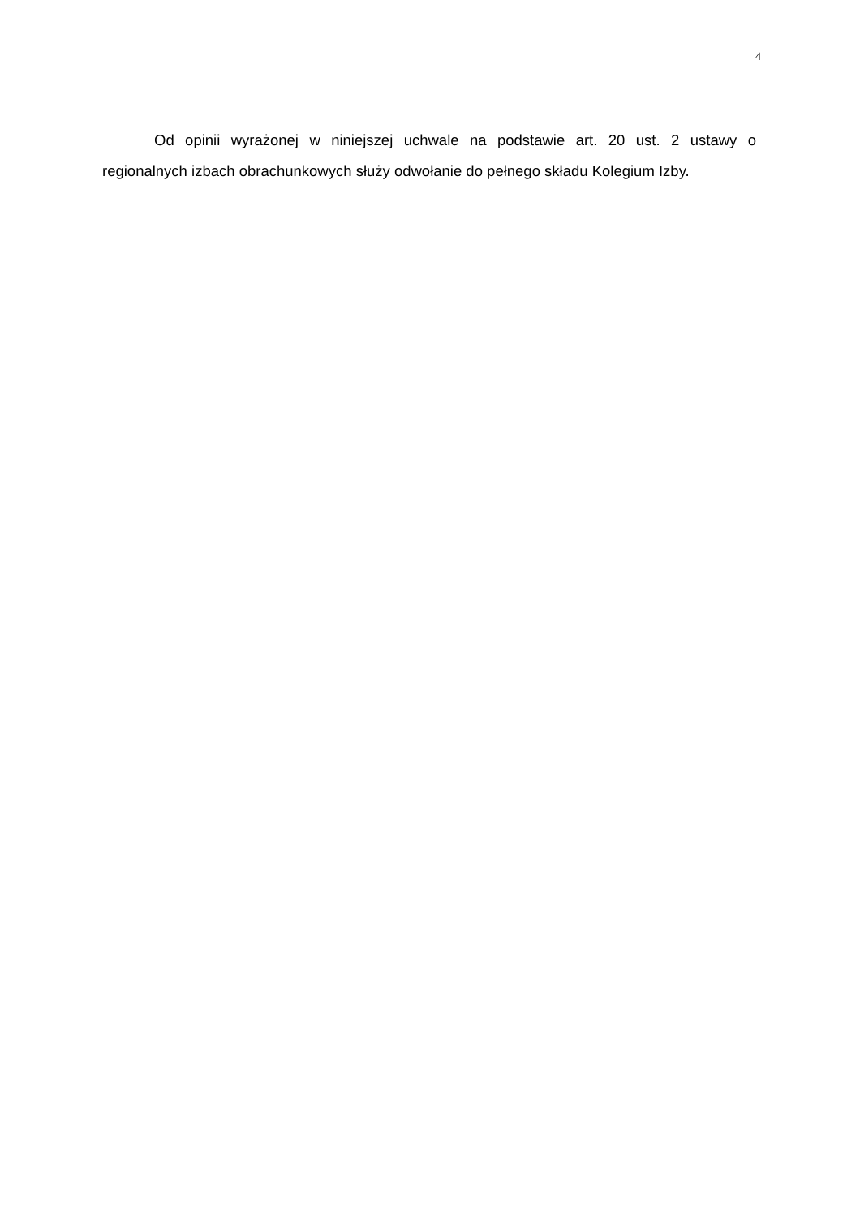4
Od opinii wyrażonej w niniejszej uchwale na podstawie art. 20 ust. 2 ustawy o regionalnych izbach obrachunkowych służy odwołanie do pełnego składu Kolegium Izby.